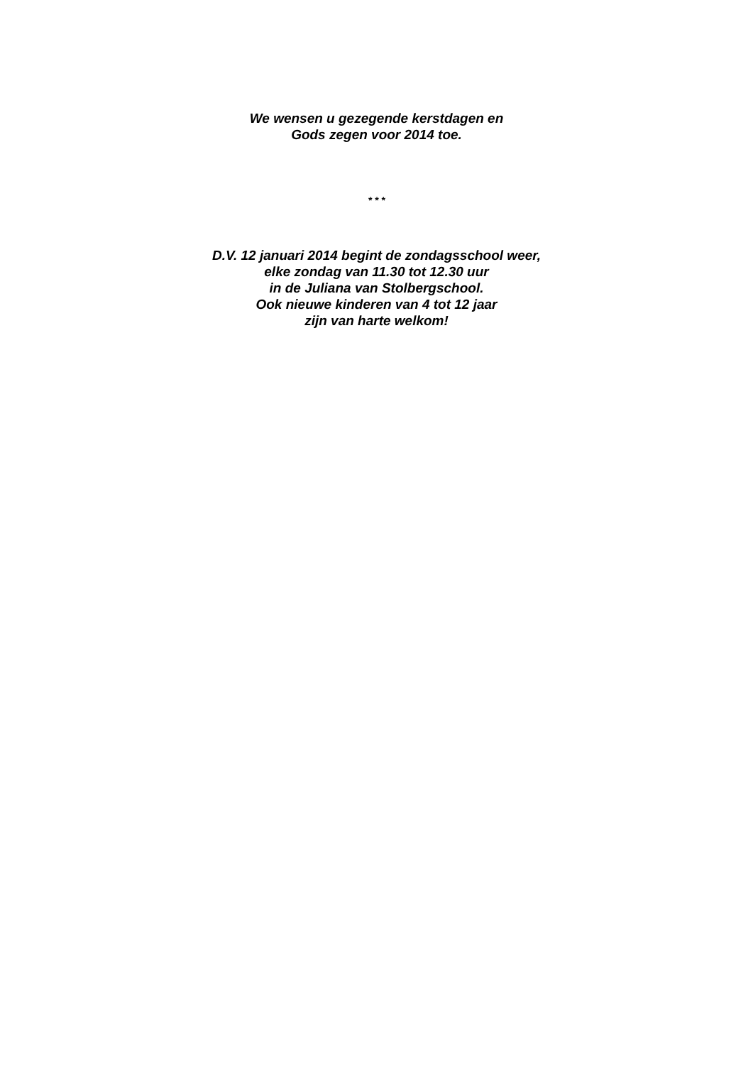We wensen u gezegende kerstdagen en
Gods zegen voor 2014 toe.
* * *
D.V. 12 januari 2014 begint de zondagsschool weer,
elke zondag van 11.30 tot 12.30 uur
in de Juliana van Stolbergschool.
Ook nieuwe kinderen van 4 tot 12 jaar
zijn van harte welkom!